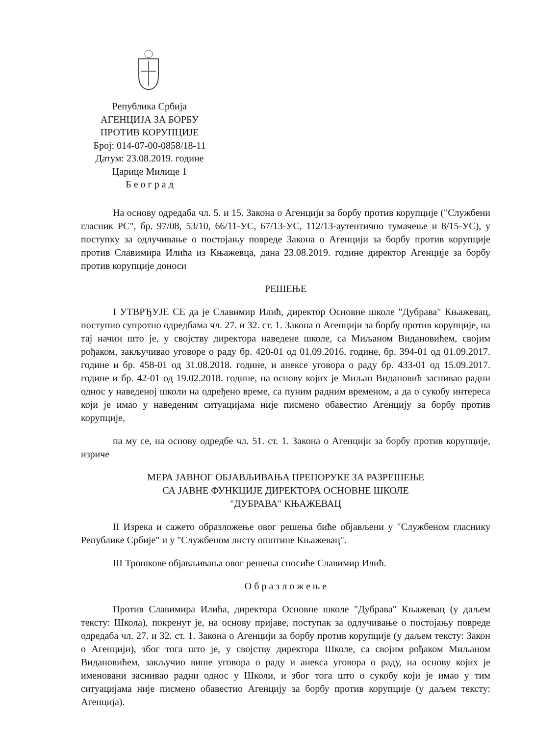Република Србија
АГЕНЦИЈА ЗА БОРБУ
ПРОТИВ КОРУПЦИЈЕ
Број: 014-07-00-0858/18-11
Датум: 23.08.2019. године
Царице Милице 1
Б е о г р а д
На основу одредаба чл. 5. и 15. Закона о Агенцији за борбу против корупције ("Службени гласник РС", бр. 97/08, 53/10, 66/11-УС, 67/13-УС, 112/13-аутентично тумачење и 8/15-УС), у поступку за одлучивање о постојању повреде Закона о Агенцији за борбу против корупције против Славимира Илића из Књажевца, дана 23.08.2019. године директор Агенције за борбу против корупције доноси
РЕШЕЊЕ
I УТВРЂУЈЕ СЕ да је Славимир Илић, директор Основне школе "Дубрава" Књажевац, поступио супротно одредбама чл. 27. и 32. ст. 1. Закона о Агенцији за борбу против корупције, на тај начин што је, у својству директора наведене школе, са Миљаном Видановићем, својим рођаком, закључивао уговоре о раду бр. 420-01 од 01.09.2016. године, бр. 394-01 од 01.09.2017. године и бр. 458-01 од 31.08.2018. године, и анексе уговора о раду бр. 433-01 од 15.09.2017. године и бр. 42-01 од 19.02.2018. године, на основу којих је Миљан Видановић заснивао радни однос у наведеној школи на одређено време, са пуним радним временом, а да о сукобу интереса који је имао у наведеним ситуацијама није писмено обавестио Агенцију за борбу против корупције,
па му се, на основу одредбе чл. 51. ст. 1. Закона о Агенцији за борбу против корупције, изриче
МЕРА ЈАВНОГ ОБЈАВЉИВАЊА ПРЕПОРУКЕ ЗА РАЗРЕШЕЊЕ
СА ЈАВНЕ ФУНКЦИЈЕ ДИРЕКТОРА ОСНОВНЕ ШКОЛЕ
"ДУБРАВА" КЊАЖЕВАЦ
II Изрека и сажето образложење овог решења биће објављени у "Службеном гласнику Републике Србије" и у "Службеном листу општине Књажевац".
III Трошкове објављивања овог решења сносиће Славимир Илић.
О б р а з л о ж е њ е
Против Славимира Илића, директора Основне школе "Дубрава" Књажевац (у даљем тексту: Школа), покренут је, на основу пријаве, поступак за одлучивање о постојању повреде одредаба чл. 27. и 32. ст. 1. Закона о Агенцији за борбу против корупције (у даљем тексту: Закон о Агенцији), због тога што је, у својству директора Школе, са својим рођаком Миљаном Видановићем, закључио више уговора о раду и анекса уговора о раду, на основу којих је именовани заснивао радни однос у Школи, и због тога што о сукобу који је имао у тим ситуацијама није писмено обавестио Агенцију за борбу против корупције (у даљем тексту: Агенција).